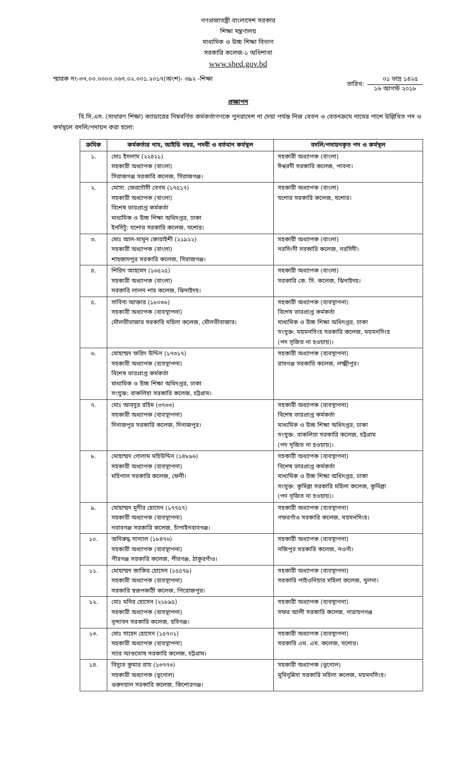গণপ্রজাতন্ত্রী বাংলাদেশ সরকার
শিক্ষা মন্ত্রণালয়
মাধ্যমিক ও উচ্চ শিক্ষা বিভাগ
সরকারি কলেজ-১ অধিশাখা
www.shed.gov.bd
স্মারক নং-৩৭.০০.০০০০.০৬৭.০২.০০১.২০১৭(অংশ)- ৩৯২ -শিক্ষা
তারিখ:
০১ ভাদ্র ১৪২৫
১৬ আগস্ট ২০১৮
প্রজ্ঞাপন
বি.সি.এস. (সাধারণ শিক্ষা) ক্যাডারের নিম্নবর্ণিত কর্মকর্তাগণকে পুনরাদেশ না দেয়া পর্যন্ত নিজ বেতন ও বেতনক্রমে নামের পাশে উল্লিখিত পদ ও কর্মস্থলে বদলি/পদায়ন করা হলো:
| ক্রমিক | কর্মকর্তার নাম, আইডি নম্বর, পদবী ও বর্তমান কর্মস্থল | বদলি/পদায়নকৃত পদ ও কর্মস্থল |
| --- | --- | --- |
| ১. | মোঃ ইসলাম (২২৪২১) সহকারী অধ্যাপক (বাংলা) সিরাজগঞ্জ সরকারি কলেজ, সিরাজগঞ্জ। | সহকারী অধ্যাপক (বাংলা) ঈশ্বরদী সরকারি কলেজ, পাবনা। |
| ২. | মোসা. ফেরদৌসী বেগম (১৭৫১৭) সহকারী অধ্যাপক (বাংলা) বিশেষ ভারপ্রাপ্ত কর্মকর্তা মাধ্যমিক ও উচ্চ শিক্ষা অধিদপ্তর, ঢাকা ইনসিটু: যশোর সরকারি কলেজ, যশোর। | সহকারী অধ্যাপক (বাংলা) যশোর সরকারি কলেজ, যশোর। |
| ৩. | মোঃ আল-মামুন কোরাইশী (২১৯২২) সহকারী অধ্যাপক (বাংলা) শাহজাদপুর সরকারি কলেজ, সিরাজগঞ্জ। | সহকারী অধ্যাপক (বাংলা) নরসিংদী সরকারি কলেজ, নরসিদী। |
| ৪. | শিরিন আহমেদ (১৬৫২৫) সহকারী অধ্যাপক (বাংলা) সরকারি লালন শাহ কলেজ, ঝিনাইদহ। | সহকারী অধ্যাপক (বাংলা) সরকারি কে. সি. কলেজ, ঝিনাইদহ। |
| ৫. | সাবিনা আক্তার (১৮০৩৬) সহকারী অধ্যাপক (ব্যবস্থাপনা) মৌলভীবাজার সরকারি মহিলা কলেজ, মৌলভীবাজার। | সহকারী অধ্যাপক (ব্যবস্থাপনা) বিশেষ ভারপ্রাপ্ত কর্মকর্তা মাধ্যমিক ও উচ্চ শিক্ষা অধিদপ্তর, ঢাকা সংযুক্ত: ময়মনসিংহ সরকারি কলেজ, ময়মনসিংহ (পদ সৃজিত না হওয়ায়)। |
| ৬. | মোহাম্মদ ফরিদ উদ্দিন (১৭৩১৭) সহকারী অধ্যাপক (ব্যবস্থাপনা) বিশেষ ভারপ্রাপ্ত কর্মকর্তা মাধ্যমিক ও উচ্চ শিক্ষা অধিদপ্তর, ঢাকা সংযুক্ত: বাকলিয়া সরকারি কলেজ, চট্টগ্রাম। | সহকারী অধ্যাপক (ব্যবস্থাপনা) রামগঞ্জ সরকারি কলেজ, লক্ষ্মীপুর। |
| ৭. | মোঃ আবদুর রহিম (৩৭৩৩) সহকারী অধ্যাপক (ব্যবস্থাপনা) দিনাজপুর সরকারি কলেজ, দিনাজপুর। | সহকারী অধ্যাপক (ব্যবস্থাপনা) বিশেষ ভারপ্রাপ্ত কর্মকর্তা মাধ্যমিক ও উচ্চ শিক্ষা অধিদপ্তর, ঢাকা সংযুক্ত: বাকলিয়া সরকারি কলেজ, চট্টগ্রাম (পদ সৃজিত না হওয়ায়)। |
| ৮. | মোহাম্মদ গোলাম মহিউদ্দিন (১৪৮৯৬) সহকারী অধ্যাপক (ব্যবস্থাপনা) মহিপাল সরকারি কলেজ, ফেনী। | সহকারী অধ্যাপক (ব্যবস্থাপনা) বিশেষ ভারপ্রাপ্ত কর্মকর্তা মাধ্যমিক ও উচ্চ শিক্ষা অধিদপ্তর, ঢাকা সংযুক্ত: কুমিল্লা সরকারি মহিলা কলেজ, কুমিল্লা (পদ সৃজিত না হওয়ায়)। |
| ৯. | মোহাম্মদ মুনীর হোসেন (১৭৭৫৭) সহকারী অধ্যাপক (ব্যবস্থাপনা) নবাবগঞ্জ সরকারি কলেজ, চাঁপাইনবাবগঞ্জ। | সহকারী অধ্যাপক (ব্যবস্থাপনা) গফরগাঁও সরকারি কলেজ, ময়মনসিংহ। |
| ১০. | অনিরুদ্ধ সান্যাল (১৮৪৭৬) সহকারী অধ্যাপক (ব্যবস্থাপনা) পীরগঞ্জ সরকারি কলেজ, পীরগঞ্জ, ঠাকুরগাঁও। | সহকারী অধ্যাপক (ব্যবস্থাপনা) নজিপুর সরকারি কলেজ, নওগাঁ। |
| ১১. | মোহাম্মদ জাকির হোসেন (১৫৫৭৯) সহকারী অধ্যাপক (ব্যবস্থাপনা) সরকারি স্বরূপকাঠী কলেজ, পিরোজপুর। | সহকারী অধ্যাপক (ব্যবস্থাপনা) সরকারি পাইওনিয়ার মহিলা কলেজ, খুলনা। |
| ১২. | মোঃ মনির হোসেন (২১৮৯৫) সহকারী অধ্যাপক (ব্যবস্থাপনা) বৃন্দাবন সরকারি কলেজ, হবিগঞ্জ। | সহকারী অধ্যাপক (ব্যবস্থাপনা) সফর আলী সরকারি কলেজ, নারায়ণগঞ্জ |
| ১৩. | মোঃ সাহেদ হোসেন (১৫৭০১) সহকারী অধ্যাপক (ব্যবস্থাপনা) স্যার আশুতোষ সরকারি কলেজ, চট্টগ্রাম। | সহকারী অধ্যাপক (ব্যবস্থাপনা) সরকারি এম. এম. কলেজ, যশোর। |
| ১৪. | বিদ্যুত কুমার রায় (১৩৭৭৩) সহকারী অধ্যাপক (ভূগোল) গুরুদয়াল সরকারি কলেজ, কিশোরগঞ্জ। | সহকারী অধ্যাপক (ভূগোল) মুমিনুন্নিসা সরকারি মহিলা কলেজ, ময়মনসিংহ। |